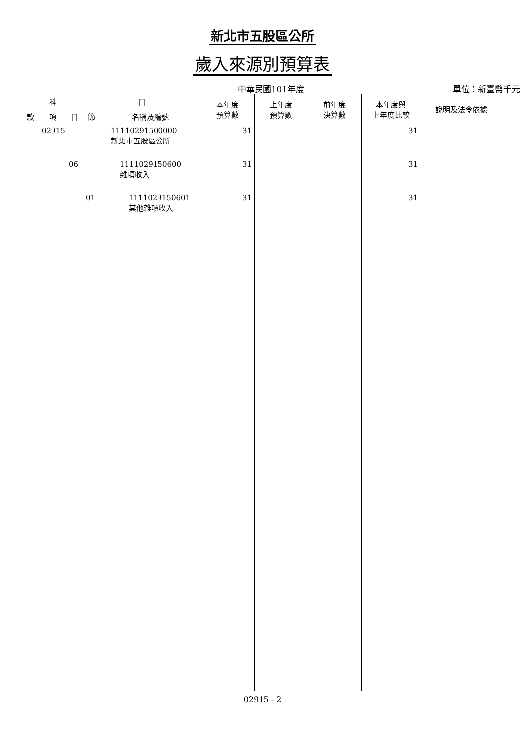新北市五股區公所
歲入來源別預算表
中華民國101年度
單位：新臺幣千元
| 科 | | | 目 | | 本年度 預算數 | 上年度 預算數 | 前年度 決算數 | 本年度與 上年度比較 | 說明及法令依據 |
| --- | --- | --- | --- | --- | --- | --- | --- | --- | --- |
| 款 | 項 | 目 | 節 | 名稱及編號 | | | | | |
| | 02915 | | | 11110291500000 新北市五股區公所 | 31 | | | 31 | |
| | | 06 | | 1111029150600 雜項收入 | 31 | | | 31 | |
| | | | 01 | 1111029150601 其他雜項收入 | 31 | | | 31 | |
02915 - 2